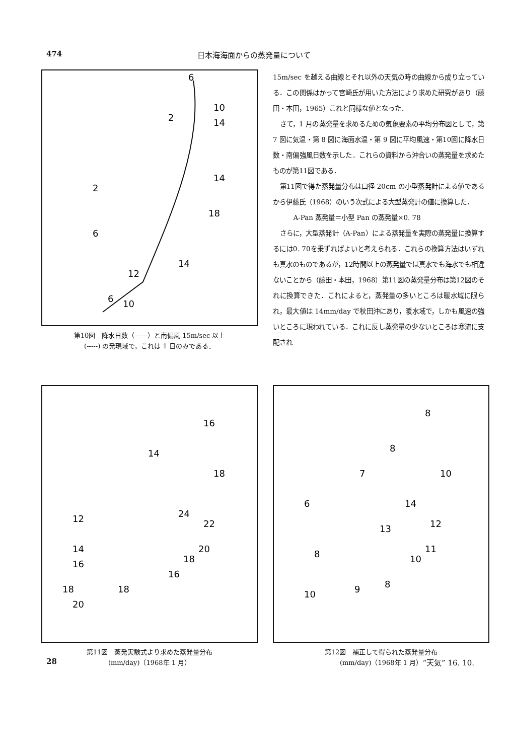474 日本海海面からの蒸発量について
6
2
10
14
14
2
18
6
14
12
6
10
第10図　降水日数（——）と南偏風 15m/sec 以上
(-----) の発現域で，これは 1 日のみである．
15m/sec を越える曲線とそれ以外の天気の時の曲線から成り立っている．この関係はかって宮崎氏が用いた方法により求めた研究があり（藤田・本田，1965）これと同様な値となった．
さて，1 月の蒸発量を求めるための気象要素の平均分布図として，第 7 図に気温・第 8 図に海面水温・第 9 図に平均風速・第10図に降水日数・南偏強風日数を示した．これらの資料から沖合いの蒸発量を求めたものが第11図である．
第11図で得た蒸発量分布は口径 20cm の小型蒸発計による値であるから伊藤氏（1968）のいう次式による大型蒸発計の値に換算した．
A-Pan 蒸発量＝小型 Pan の蒸発量×0. 78
さらに，大型蒸発計（A-Pan）による蒸発量を実際の蒸発量に換算するには0. 70を乗ずればよいと考えられる．これらの換算方法はいずれも真水のものであるが，12時間以上の蒸発量では真水でも海水でも相違ないことから（藤田・本田，1968）第11図の蒸発量分布は第12図のそれに換算できた．これによると，蒸発量の多いところは暖水域に限られ，最大値は 14mm/day で秋田沖にあり，暖水域で，しかも風速の強いところに現われている．これに反し蒸発量の少ないところは寒流に支配され
16
14
18
24
22
12
20
18
14
16
16
18
18
20
第11図　蒸発実験式より求めた蒸発量分布
(mm/day)（1968年 1 月）
8
8
7
10
14
12
6
13
11
8
10
9
8
10
第12図　補正して得られた蒸発量分布
(mm/day)（1968年 1 月）
28 “天気” 16. 10.